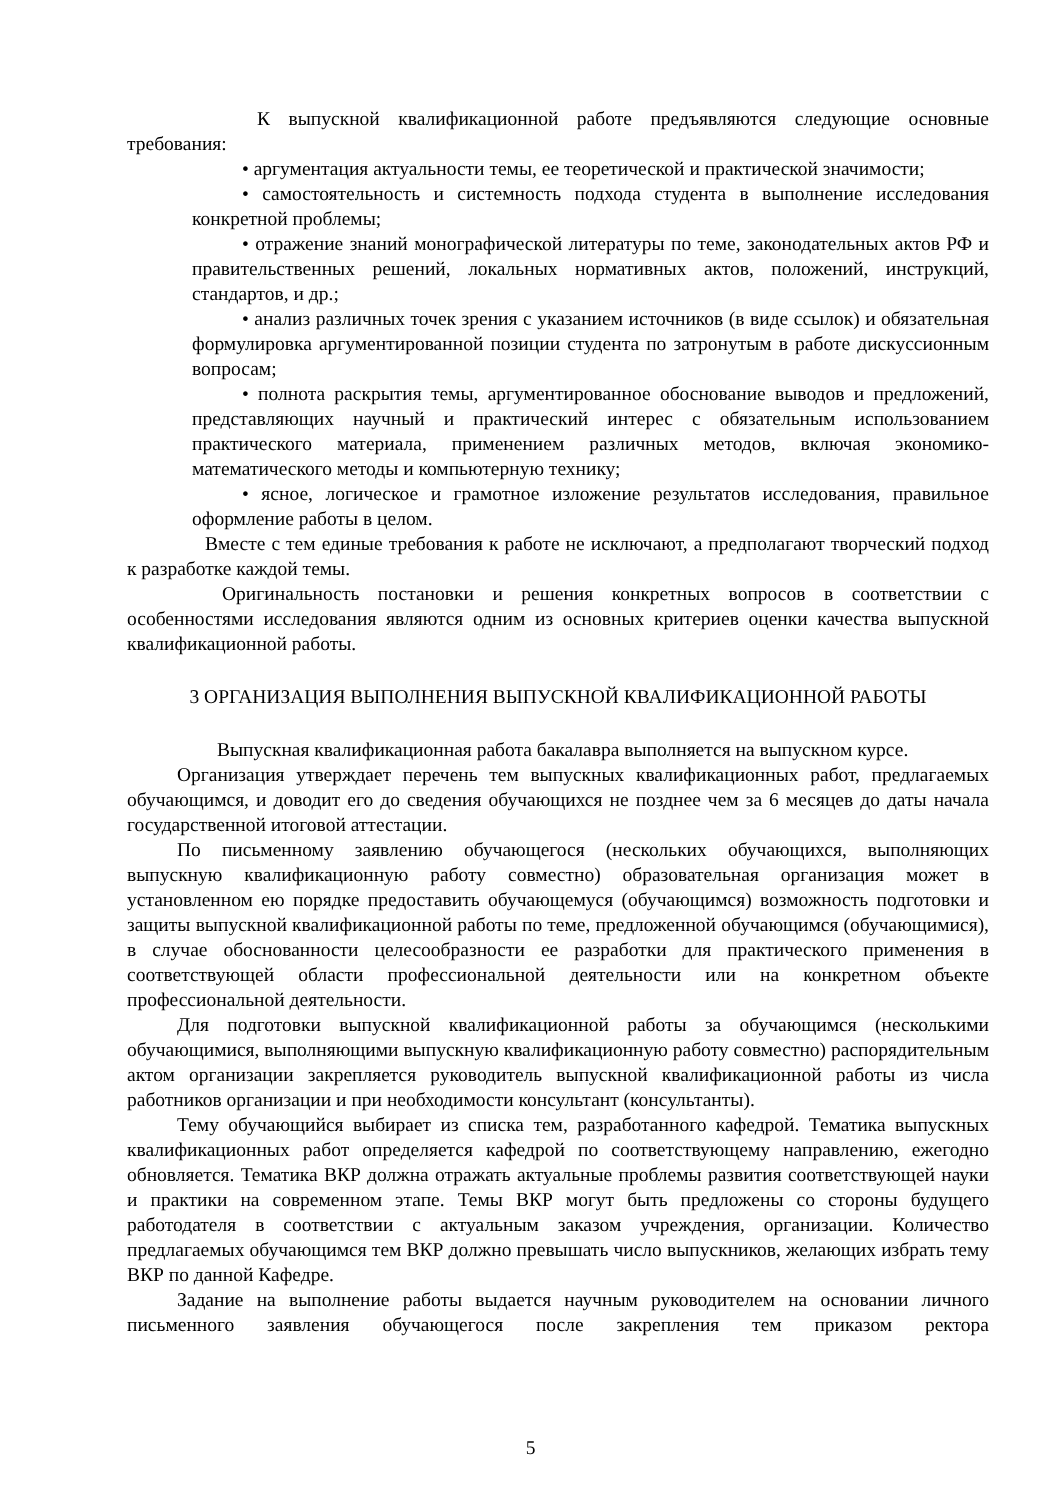К выпускной квалификационной работе предъявляются следующие основные требования:
• аргументация актуальности темы, ее теоретической и практической значимости;
• самостоятельность и системность подхода студента в выполнение исследования конкретной проблемы;
• отражение знаний монографической литературы по теме, законодательных актов РФ и правительственных решений, локальных нормативных актов, положений, инструкций, стандартов, и др.;
• анализ различных точек зрения с указанием источников (в виде ссылок) и обязательная формулировка аргументированной позиции студента по затронутым в работе дискуссионным вопросам;
• полнота раскрытия темы, аргументированное обоснование выводов и предложений, представляющих научный и практический интерес с обязательным использованием практического материала, применением различных методов, включая экономико-математического методы и компьютерную технику;
• ясное, логическое и грамотное изложение результатов исследования, правильное оформление работы в целом.
Вместе с тем единые требования к работе не исключают, а предполагают творческий подход к разработке каждой темы.
Оригинальность постановки и решения конкретных вопросов в соответствии с особенностями исследования являются одним из основных критериев оценки качества выпускной квалификационной работы.
3 ОРГАНИЗАЦИЯ ВЫПОЛНЕНИЯ ВЫПУСКНОЙ КВАЛИФИКАЦИОННОЙ РАБОТЫ
Выпускная квалификационная работа бакалавра выполняется на выпускном курсе.
Организация утверждает перечень тем выпускных квалификационных работ, предлагаемых обучающимся, и доводит его до сведения обучающихся не позднее чем за 6 месяцев до даты начала государственной итоговой аттестации.
По письменному заявлению обучающегося (нескольких обучающихся, выполняющих выпускную квалификационную работу совместно) образовательная организация может в установленном ею порядке предоставить обучающемуся (обучающимся) возможность подготовки и защиты выпускной квалификационной работы по теме, предложенной обучающимся (обучающимися), в случае обоснованности целесообразности ее разработки для практического применения в соответствующей области профессиональной деятельности или на конкретном объекте профессиональной деятельности.
Для подготовки выпускной квалификационной работы за обучающимся (несколькими обучающимися, выполняющими выпускную квалификационную работу совместно) распорядительным актом организации закрепляется руководитель выпускной квалификационной работы из числа работников организации и при необходимости консультант (консультанты).
Тему обучающийся выбирает из списка тем, разработанного кафедрой. Тематика выпускных квалификационных работ определяется кафедрой по соответствующему направлению, ежегодно обновляется. Тематика ВКР должна отражать актуальные проблемы развития соответствующей науки и практики на современном этапе. Темы ВКР могут быть предложены со стороны будущего работодателя в соответствии с актуальным заказом учреждения, организации. Количество предлагаемых обучающимся тем ВКР должно превышать число выпускников, желающих избрать тему ВКР по данной Кафедре.
Задание на выполнение работы выдается научным руководителем на основании личного письменного заявления обучающегося после закрепления тем приказом ректора
5